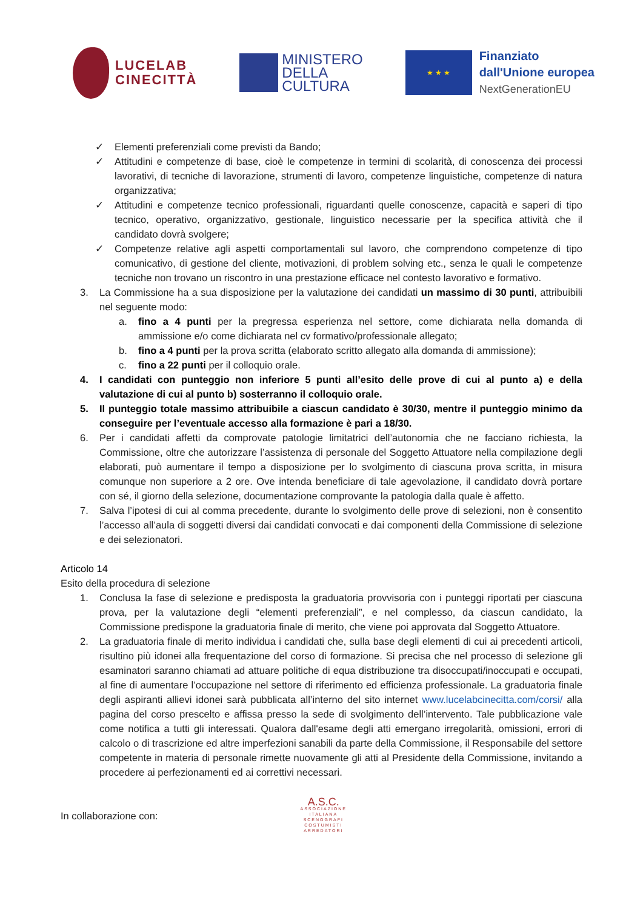LUCELAB
CINECITTÀ
MINISTERO
DELLA
CULTURA
★ ★ ★
Finanziato
dall'Unione europea
NextGenerationEU
✓ Elementi preferenziali come previsti da Bando;
✓ Attitudini e competenze di base, cioè le competenze in termini di scolarità, di conoscenza dei processi lavorativi, di tecniche di lavorazione, strumenti di lavoro, competenze linguistiche, competenze di natura organizzativa;
✓ Attitudini e competenze tecnico professionali, riguardanti quelle conoscenze, capacità e saperi di tipo tecnico, operativo, organizzativo, gestionale, linguistico necessarie per la specifica attività che il candidato dovrà svolgere;
✓ Competenze relative agli aspetti comportamentali sul lavoro, che comprendono competenze di tipo comunicativo, di gestione del cliente, motivazioni, di problem solving etc., senza le quali le competenze tecniche non trovano un riscontro in una prestazione efficace nel contesto lavorativo e formativo.
3. La Commissione ha a sua disposizione per la valutazione dei candidati un massimo di 30 punti, attribuibili nel seguente modo:
a. fino a 4 punti per la pregressa esperienza nel settore, come dichiarata nella domanda di ammissione e/o come dichiarata nel cv formativo/professionale allegato;
b. fino a 4 punti per la prova scritta (elaborato scritto allegato alla domanda di ammissione);
c. fino a 22 punti per il colloquio orale.
4. I candidati con punteggio non inferiore 5 punti all’esito delle prove di cui al punto a) e della valutazione di cui al punto b) sosterranno il colloquio orale.
5. Il punteggio totale massimo attribuibile a ciascun candidato è 30/30, mentre il punteggio minimo da conseguire per l’eventuale accesso alla formazione è pari a 18/30.
6. Per i candidati affetti da comprovate patologie limitatrici dell’autonomia che ne facciano richiesta, la Commissione, oltre che autorizzare l’assistenza di personale del Soggetto Attuatore nella compilazione degli elaborati, può aumentare il tempo a disposizione per lo svolgimento di ciascuna prova scritta, in misura comunque non superiore a 2 ore. Ove intenda beneficiare di tale agevolazione, il candidato dovrà portare con sé, il giorno della selezione, documentazione comprovante la patologia dalla quale è affetto.
7. Salva l’ipotesi di cui al comma precedente, durante lo svolgimento delle prove di selezioni, non è consentito l’accesso all’aula di soggetti diversi dai candidati convocati e dai componenti della Commissione di selezione e dei selezionatori.
Articolo 14
Esito della procedura di selezione
1. Conclusa la fase di selezione e predisposta la graduatoria provvisoria con i punteggi riportati per ciascuna prova, per la valutazione degli “elementi preferenziali”, e nel complesso, da ciascun candidato, la Commissione predispone la graduatoria finale di merito, che viene poi approvata dal Soggetto Attuatore.
2. La graduatoria finale di merito individua i candidati che, sulla base degli elementi di cui ai precedenti articoli, risultino più idonei alla frequentazione del corso di formazione. Si precisa che nel processo di selezione gli esaminatori saranno chiamati ad attuare politiche di equa distribuzione tra disoccupati/inoccupati e occupati, al fine di aumentare l’occupazione nel settore di riferimento ed efficienza professionale. La graduatoria finale degli aspiranti allievi idonei sarà pubblicata all’interno del sito internet www.lucelabcinecitta.com/corsi/ alla pagina del corso prescelto e affissa presso la sede di svolgimento dell’intervento. Tale pubblicazione vale come notifica a tutti gli interessati. Qualora dall'esame degli atti emergano irregolarità, omissioni, errori di calcolo o di trascrizione ed altre imperfezioni sanabili da parte della Commissione, il Responsabile del settore competente in materia di personale rimette nuovamente gli atti al Presidente della Commissione, invitando a procedere ai perfezionamenti ed ai correttivi necessari.
In collaborazione con:
A.S.C.
ASSOCIAZIONE
ITALIANA
SCENOGRAFI
COSTUMISTI
ARREDATORI